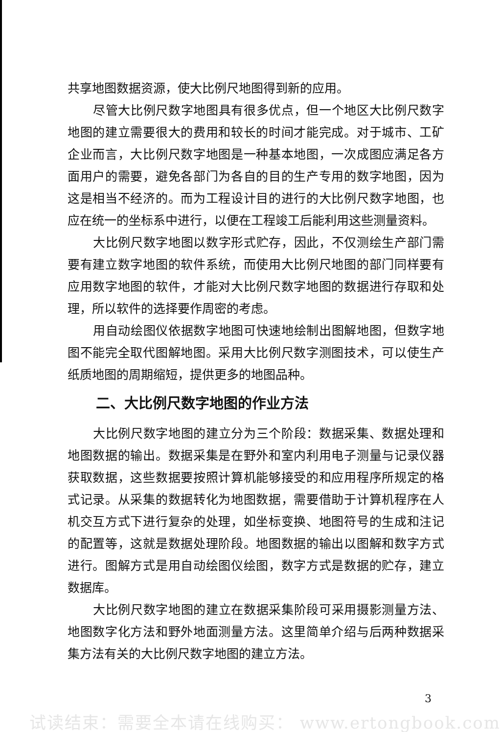共享地图数据资源，使大比例尺地图得到新的应用。
尽管大比例尺数字地图具有很多优点，但一个地区大比例尺数字地图的建立需要很大的费用和较长的时间才能完成。对于城市、工矿企业而言，大比例尺数字地图是一种基本地图，一次成图应满足各方面用户的需要，避免各部门为各自的目的生产专用的数字地图，因为这是相当不经济的。而为工程设计目的进行的大比例尺数字地图，也应在统一的坐标系中进行，以便在工程竣工后能利用这些测量资料。
大比例尺数字地图以数字形式贮存，因此，不仅测绘生产部门需要有建立数字地图的软件系统，而使用大比例尺地图的部门同样要有应用数字地图的软件，才能对大比例尺数字地图的数据进行存取和处理，所以软件的选择要作周密的考虑。
用自动绘图仪依据数字地图可快速地绘制出图解地图，但数字地图不能完全取代图解地图。采用大比例尺数字测图技术，可以使生产纸质地图的周期缩短，提供更多的地图品种。
二、大比例尺数字地图的作业方法
大比例尺数字地图的建立分为三个阶段：数据采集、数据处理和地图数据的输出。数据采集是在野外和室内利用电子测量与记录仪器获取数据，这些数据要按照计算机能够接受的和应用程序所规定的格式记录。从采集的数据转化为地图数据，需要借助于计算机程序在人机交互方式下进行复杂的处理，如坐标变换、地图符号的生成和注记的配置等，这就是数据处理阶段。地图数据的输出以图解和数字方式进行。图解方式是用自动绘图仪绘图，数字方式是数据的贮存，建立数据库。
大比例尺数字地图的建立在数据采集阶段可采用摄影测量方法、地图数字化方法和野外地面测量方法。这里简单介绍与后两种数据采集方法有关的大比例尺数字地图的建立方法。
3
试读结束：需要全本请在线购买： www.ertongbook.com